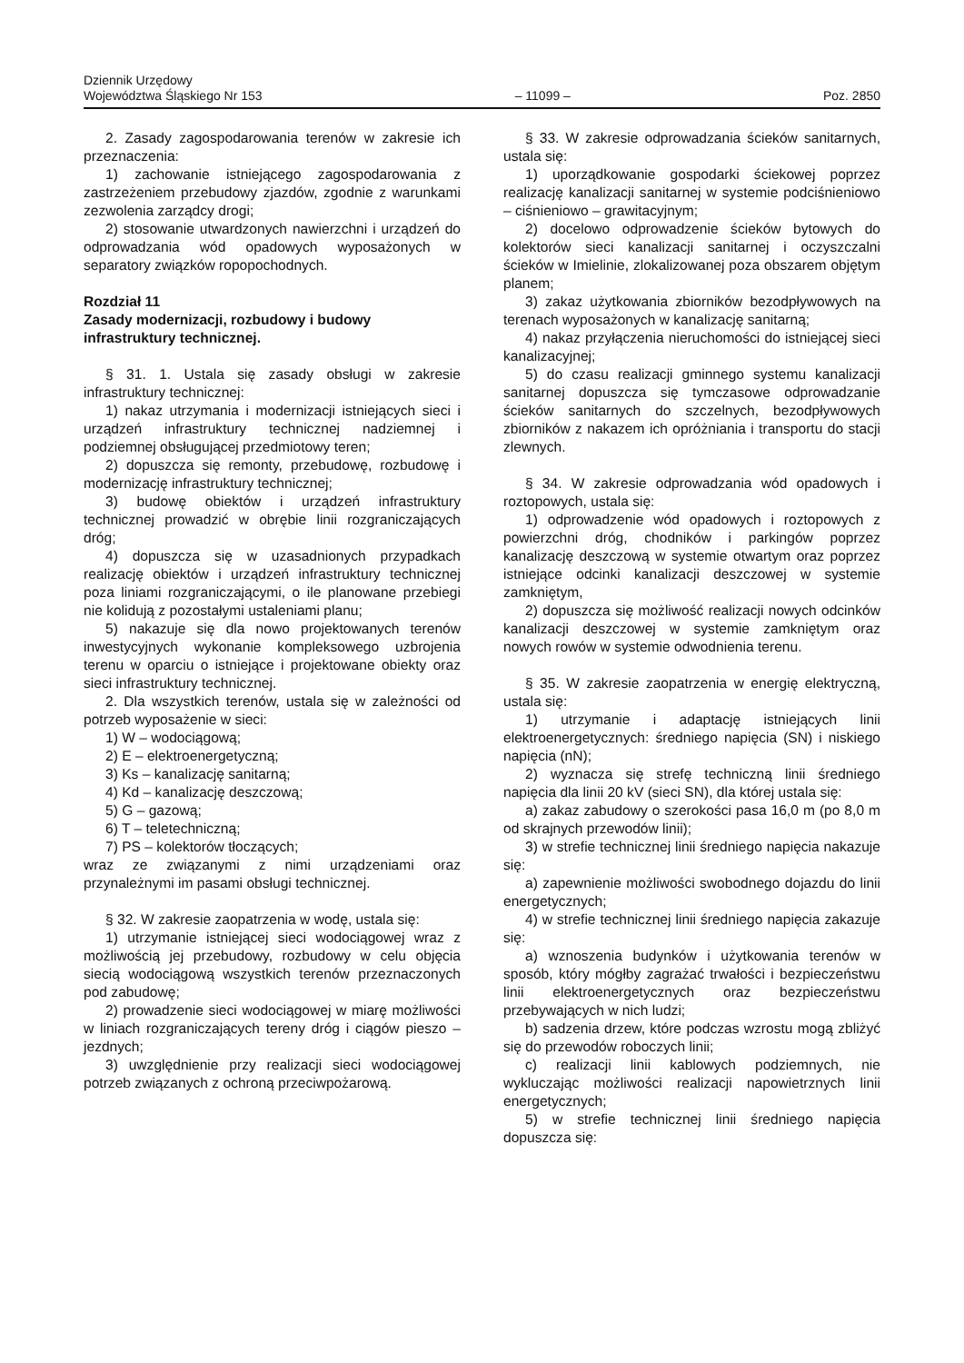Dziennik Urzędowy
Województwa Śląskiego Nr 153
– 11099 –
Poz. 2850
2. Zasady zagospodarowania terenów w zakresie ich przeznaczenia:
1) zachowanie istniejącego zagospodarowania z zastrzeżeniem przebudowy zjazdów, zgodnie z warunkami zezwolenia zarządcy drogi;
2) stosowanie utwardzonych nawierzchni i urządzeń do odprowadzania wód opadowych wyposażonych w separatory związków ropopochodnych.
Rozdział 11
Zasady modernizacji, rozbudowy i budowy infrastruktury technicznej.
§ 31. 1. Ustala się zasady obsługi w zakresie infrastruktury technicznej:
1) nakaz utrzymania i modernizacji istniejących sieci i urządzeń infrastruktury technicznej nadziemnej i podziemnej obsługującej przedmiotowy teren;
2) dopuszcza się remonty, przebudowę, rozbudowę i modernizację infrastruktury technicznej;
3) budowę obiektów i urządzeń infrastruktury technicznej prowadzić w obrębie linii rozgraniczających dróg;
4) dopuszcza się w uzasadnionych przypadkach realizację obiektów i urządzeń infrastruktury technicznej poza liniami rozgraniczającymi, o ile planowane przebiegi nie kolidują z pozostałymi ustaleniami planu;
5) nakazuje się dla nowo projektowanych terenów inwestycyjnych wykonanie kompleksowego uzbrojenia terenu w oparciu o istniejące i projektowane obiekty oraz sieci infrastruktury technicznej.
2. Dla wszystkich terenów, ustala się w zależności od potrzeb wyposażenie w sieci:
1) W – wodociągową;
2) E – elektroenergetyczną;
3) Ks – kanalizację sanitarną;
4) Kd – kanalizację deszczową;
5) G – gazową;
6) T – teletechniczną;
7) PS – kolektorów tłoczących;
wraz ze związanymi z nimi urządzeniami oraz przynależnymi im pasami obsługi technicznej.
§ 32. W zakresie zaopatrzenia w wodę, ustala się:
1) utrzymanie istniejącej sieci wodociągowej wraz z możliwością jej przebudowy, rozbudowy w celu objęcia siecią wodociągową wszystkich terenów przeznaczonych pod zabudowę;
2) prowadzenie sieci wodociągowej w miarę możliwości w liniach rozgraniczających tereny dróg i ciągów pieszo – jezdnych;
3) uwzględnienie przy realizacji sieci wodociągowej potrzeb związanych z ochroną przeciwpożarową.
§ 33. W zakresie odprowadzania ścieków sanitarnych, ustala się:
1) uporządkowanie gospodarki ściekowej poprzez realizację kanalizacji sanitarnej w systemie podciśnieniowo – ciśnieniowo – grawitacyjnym;
2) docelowo odprowadzenie ścieków bytowych do kolektorów sieci kanalizacji sanitarnej i oczyszczalni ścieków w Imielinie, zlokalizowanej poza obszarem objętym planem;
3) zakaz użytkowania zbiorników bezodpływowych na terenach wyposażonych w kanalizację sanitarną;
4) nakaz przyłączenia nieruchomości do istniejącej sieci kanalizacyjnej;
5) do czasu realizacji gminnego systemu kanalizacji sanitarnej dopuszcza się tymczasowe odprowadzanie ścieków sanitarnych do szczelnych, bezodpływowych zbiorników z nakazem ich opróżniania i transportu do stacji zlewnych.
§ 34. W zakresie odprowadzania wód opadowych i roztopowych, ustala się:
1) odprowadzenie wód opadowych i roztopowych z powierzchni dróg, chodników i parkingów poprzez kanalizację deszczową w systemie otwartym oraz poprzez istniejące odcinki kanalizacji deszczowej w systemie zamkniętym,
2) dopuszcza się możliwość realizacji nowych odcinków kanalizacji deszczowej w systemie zamkniętym oraz nowych rowów w systemie odwodnienia terenu.
§ 35. W zakresie zaopatrzenia w energię elektryczną, ustala się:
1) utrzymanie i adaptację istniejących linii elektroenergetycznych: średniego napięcia (SN) i niskiego napięcia (nN);
2) wyznacza się strefę techniczną linii średniego napięcia dla linii 20 kV (sieci SN), dla której ustala się:
a) zakaz zabudowy o szerokości pasa 16,0 m (po 8,0 m od skrajnych przewodów linii);
3) w strefie technicznej linii średniego napięcia nakazuje się:
a) zapewnienie możliwości swobodnego dojazdu do linii energetycznych;
4) w strefie technicznej linii średniego napięcia zakazuje się:
a) wznoszenia budynków i użytkowania terenów w sposób, który mógłby zagrażać trwałości i bezpieczeństwu linii elektroenergetycznych oraz bezpieczeństwu przebywających w nich ludzi;
b) sadzenia drzew, które podczas wzrostu mogą zbliżyć się do przewodów roboczych linii;
c) realizacji linii kablowych podziemnych, nie wykluczając możliwości realizacji napowietrznych linii energetycznych;
5) w strefie technicznej linii średniego napięcia dopuszcza się: